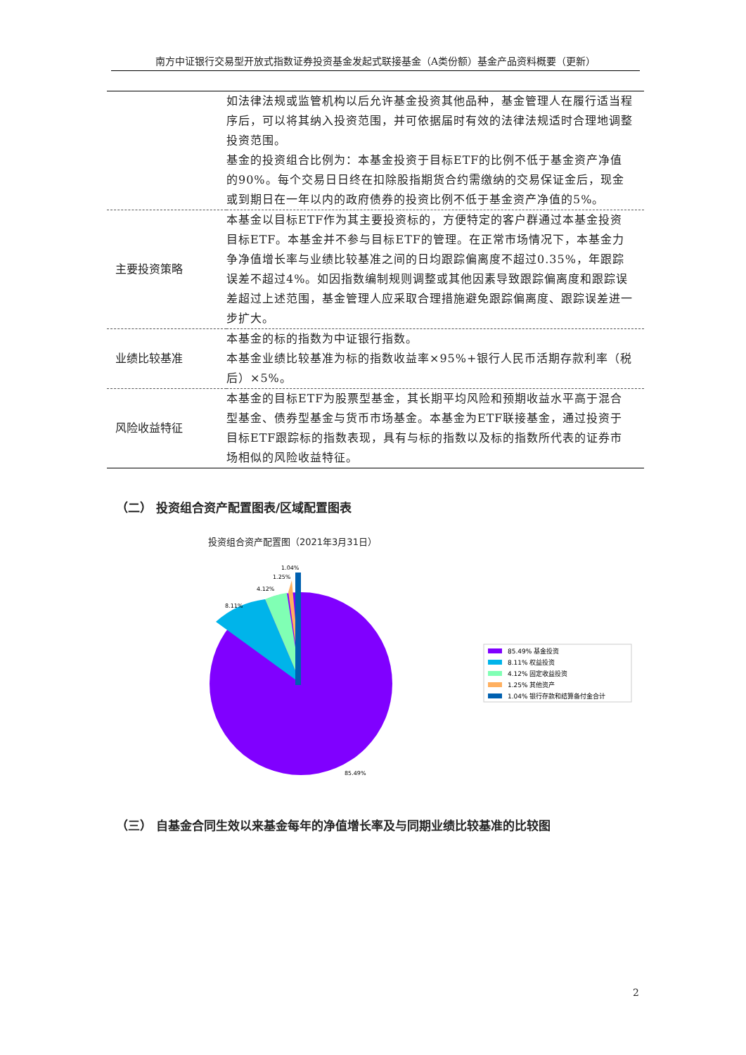南方中证银行交易型开放式指数证券投资基金发起式联接基金（A类份额）基金产品资料概要（更新）
| | 如法律法规或监管机构以后允许基金投资其他品种，基金管理人在履行适当程序后，可以将其纳入投资范围，并可依据届时有效的法律法规适时合理地调整投资范围。 基金的投资组合比例为：本基金投资于目标ETF的比例不低于基金资产净值的90%。每个交易日日终在扣除股指期货合约需缴纳的交易保证金后，现金或到期日在一年以内的政府债券的投资比例不低于基金资产净值的5%。 |
| 主要投资策略 | 本基金以目标ETF作为其主要投资标的，方便特定的客户群通过本基金投资目标ETF。本基金并不参与目标ETF的管理。在正常市场情况下，本基金力争净值增长率与业绩比较基准之间的日均跟踪偏离度不超过0.35%，年跟踪误差不超过4%。如因指数编制规则调整或其他因素导致跟踪偏离度和跟踪误差超过上述范围，基金管理人应采取合理措施避免跟踪偏离度、跟踪误差进一步扩大。 |
| 业绩比较基准 | 本基金的标的指数为中证银行指数。 本基金业绩比较基准为标的指数收益率×95%+银行人民币活期存款利率（税后）×5%。 |
| 风险收益特征 | 本基金的目标ETF为股票型基金，其长期平均风险和预期收益水平高于混合型基金、债券型基金与货币市场基金。本基金为ETF联接基金，通过投资于目标ETF跟踪标的指数表现，具有与标的指数以及标的指数所代表的证券市场相似的风险收益特征。 |
（二） 投资组合资产配置图表/区域配置图表
投资组合资产配置图（2021年3月31日）
1.04%
1.25%
4.12%
8.11%
85.49%
85.49% 基金投资
8.11% 权益投资
4.12% 固定收益投资
1.25% 其他资产
1.04% 银行存款和结算备付金合计
（三） 自基金合同生效以来基金每年的净值增长率及与同期业绩比较基准的比较图
2